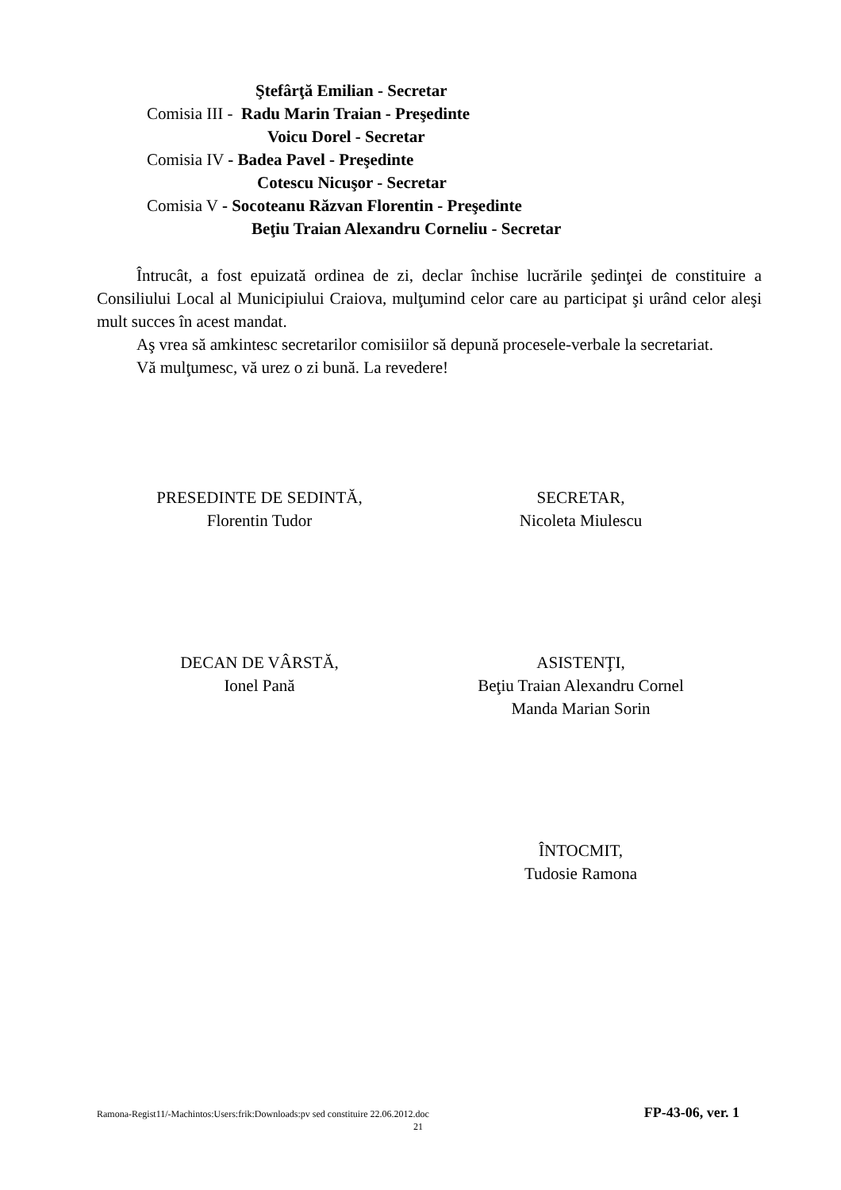Ştefârţă Emilian - Secretar
Comisia III - Radu Marin Traian - Preşedinte
Voicu Dorel - Secretar
Comisia IV - Badea Pavel - Preşedinte
Cotescu Nicuşor - Secretar
Comisia V - Socoteanu Răzvan Florentin - Preşedinte
Beţiu Traian Alexandru Corneliu - Secretar
Întrucât, a fost epuizată ordinea de zi, declar închise lucrările şedinţei de constituire a Consiliului Local al Municipiului Craiova, mulţumind celor care au participat şi urând celor aleşi mult succes în acest mandat.
Aş vrea să amkintesc secretarilor comisiilor să depună procesele-verbale la secretariat.
Vă mulţumesc, vă urez o zi bună. La revedere!
PRESEDINTE DE SEDINTĂ,
Florentin Tudor
SECRETAR,
Nicoleta Miulescu
DECAN DE VÂRSTĂ,
Ionel Pană
ASISTENŢI,
Beţiu Traian Alexandru Cornel
Manda Marian Sorin
ÎNTOCMIT,
Tudosie Ramona
Ramona-Regist11/-Machintos:Users:frik:Downloads:pv sed constituire 22.06.2012.doc FP-43-06, ver. 1
21